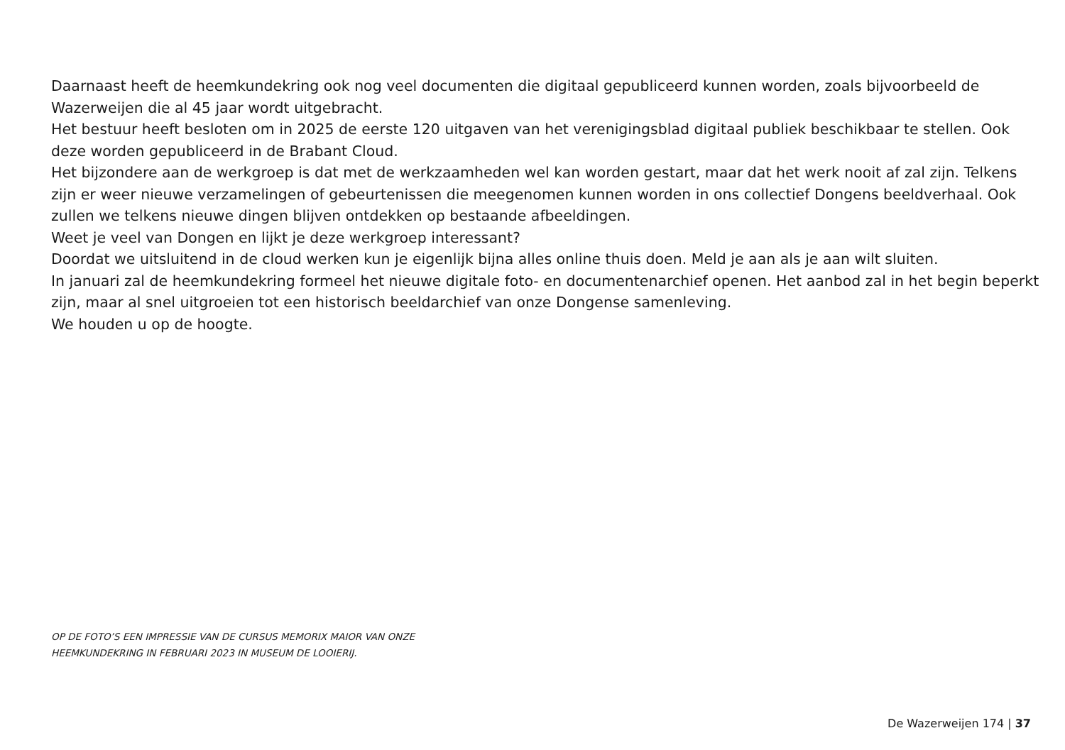Daarnaast heeft de heemkundekring ook nog veel documenten die digitaal gepubliceerd kunnen worden, zoals bijvoorbeeld de Wazerweijen die al 45 jaar wordt uitgebracht.
Het bestuur heeft besloten om in 2025 de eerste 120 uitgaven van het verenigingsblad digitaal publiek beschikbaar te stellen. Ook deze worden gepubliceerd in de Brabant Cloud.
Het bijzondere aan de werkgroep is dat met de werkzaamheden wel kan worden gestart, maar dat het werk nooit af zal zijn. Telkens zijn er weer nieuwe verzamelingen of gebeurtenissen die meegenomen kunnen worden in ons collectief Dongens beeldverhaal. Ook zullen we telkens nieuwe dingen blijven ontdekken op bestaande afbeeldingen.
Weet je veel van Dongen en lijkt je deze werkgroep interessant?
Doordat we uitsluitend in de cloud werken kun je eigenlijk bijna alles online thuis doen. Meld je aan als je aan wilt sluiten.
In januari zal de heemkundekring formeel het nieuwe digitale foto- en documentenarchief openen. Het aanbod zal in het begin beperkt zijn, maar al snel uitgroeien tot een historisch beeldarchief van onze Dongense samenleving.
We houden u op de hoogte.
OP DE FOTO’S EEN IMPRESSIE VAN DE CURSUS MEMORIX MAIOR VAN ONZE HEEMKUNDEKRING IN FEBRUARI 2023 IN MUSEUM DE LOOIERIJ.
De Wazerweijen 174 | 37